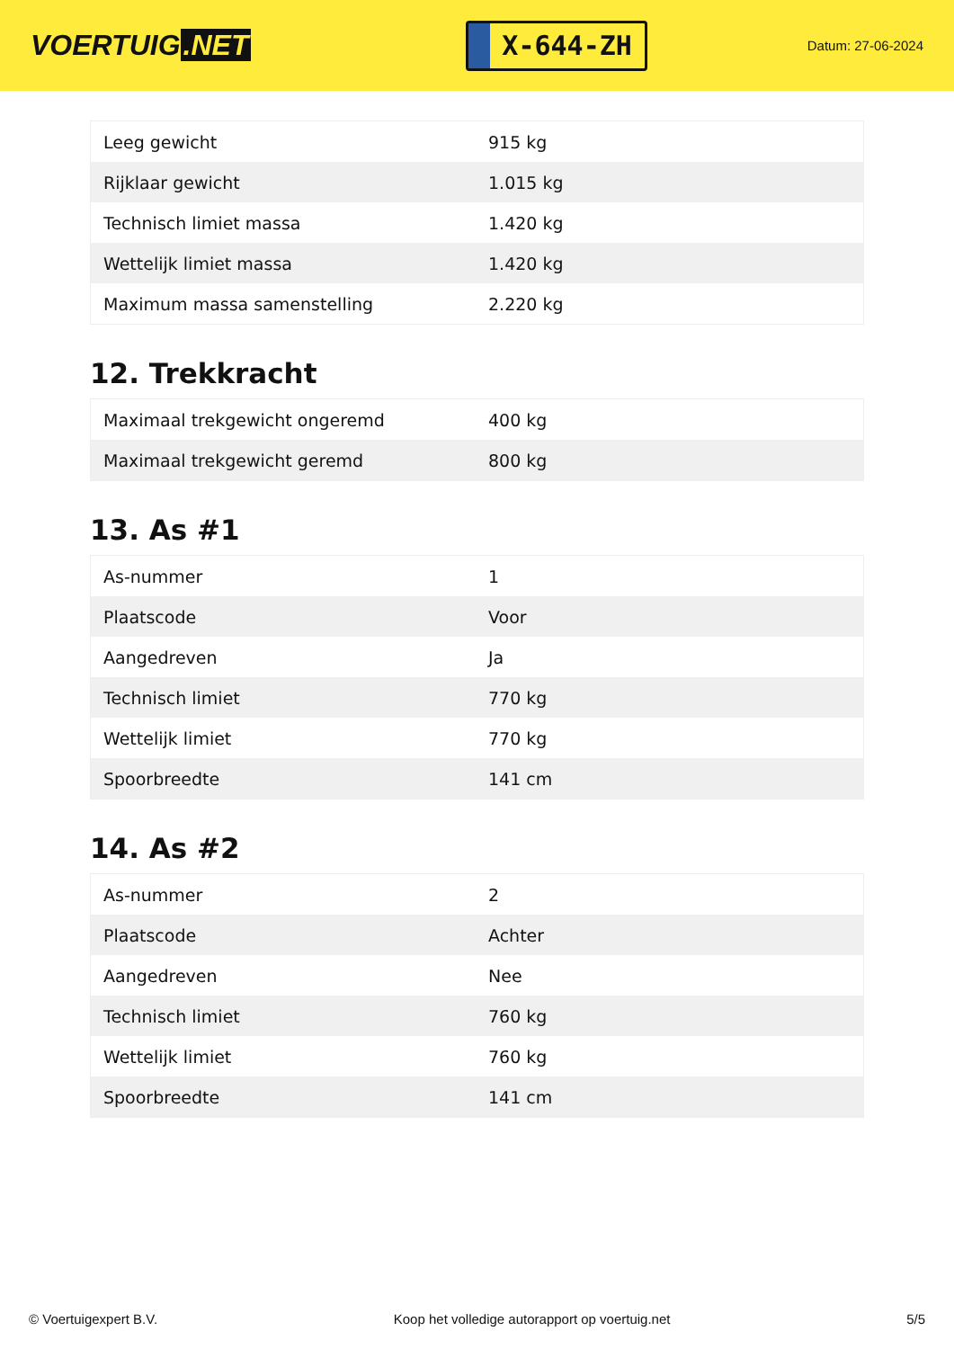VOERTUIG.NET
X-644-ZH
Datum: 27-06-2024
| Leeg gewicht | 915 kg |
| Rijklaar gewicht | 1.015 kg |
| Technisch limiet massa | 1.420 kg |
| Wettelijk limiet massa | 1.420 kg |
| Maximum massa samenstelling | 2.220 kg |
12. Trekkracht
| Maximaal trekgewicht ongeremd | 400 kg |
| Maximaal trekgewicht geremd | 800 kg |
13. As #1
| As-nummer | 1 |
| Plaatscode | Voor |
| Aangedreven | Ja |
| Technisch limiet | 770 kg |
| Wettelijk limiet | 770 kg |
| Spoorbreedte | 141 cm |
14. As #2
| As-nummer | 2 |
| Plaatscode | Achter |
| Aangedreven | Nee |
| Technisch limiet | 760 kg |
| Wettelijk limiet | 760 kg |
| Spoorbreedte | 141 cm |
© Voertuigexpert B.V. Koop het volledige autorapport op voertuig.net 5/5